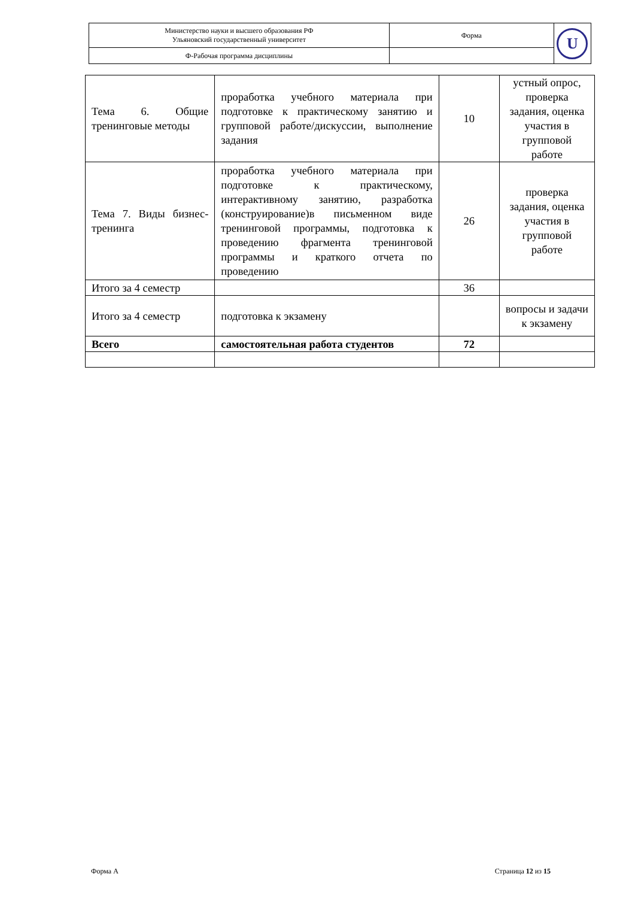| Министерство науки и высшего образования РФ Ульяновский государственный университет | Форма | U |
| Ф-Рабочая программа дисциплины | | |
| Тема 6. Общие тренинговые методы | проработка учебного материала при подготовке к практическому занятию и групповой работе/дискуссии, выполнение задания | 10 | устный опрос, проверка задания, оценка участия в групповой работе |
| Тема 7. Виды бизнес- тренинга | проработка учебного материала при подготовке к практическому, интерактивному занятию, разработка (конструирование)в письменном виде тренинговой программы, подготовка к проведению фрагмента тренинговой программы и краткого отчета по проведению | 26 | проверка задания, оценка участия в групповой работе |
| Итого за 4 семестр | | 36 | |
| Итого за 4 семестр | подготовка к экзамену | | вопросы и задачи к экзамену |
| Всего | самостоятельная работа студентов | 72 | |
Форма А Страница 12 из 15